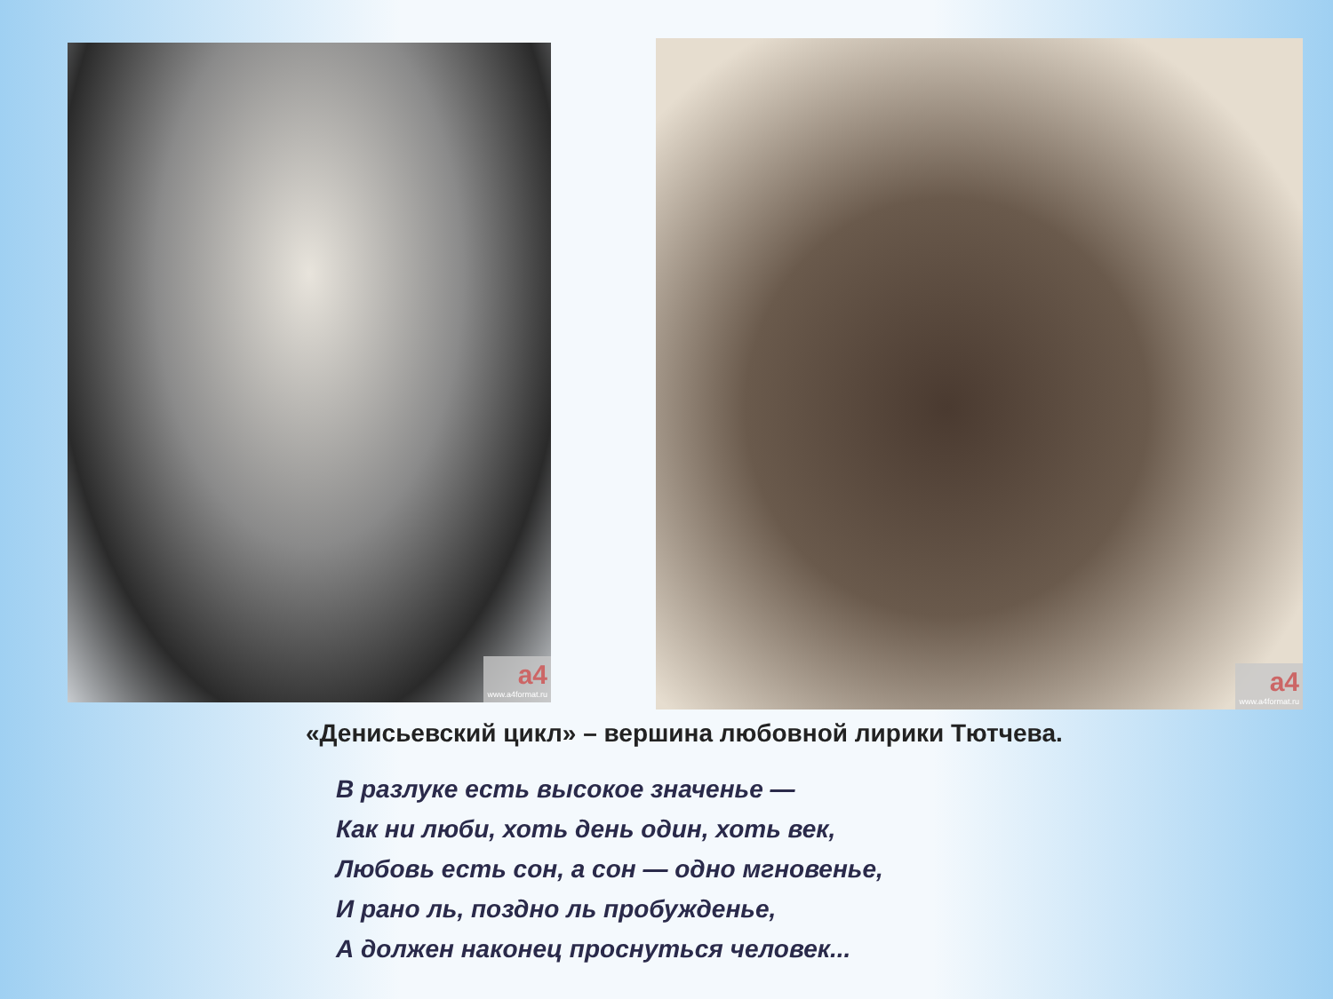a4
www.a4format.ru
a4
www.a4format.ru
«Денисьевский цикл» – вершина любовной лирики Тютчева.
В разлуке есть высокое значенье —
Как ни люби, хоть день один, хоть век,
Любовь есть сон, а сон — одно мгновенье,
И рано ль, поздно ль пробужденье,
А должен наконец проснуться человек...